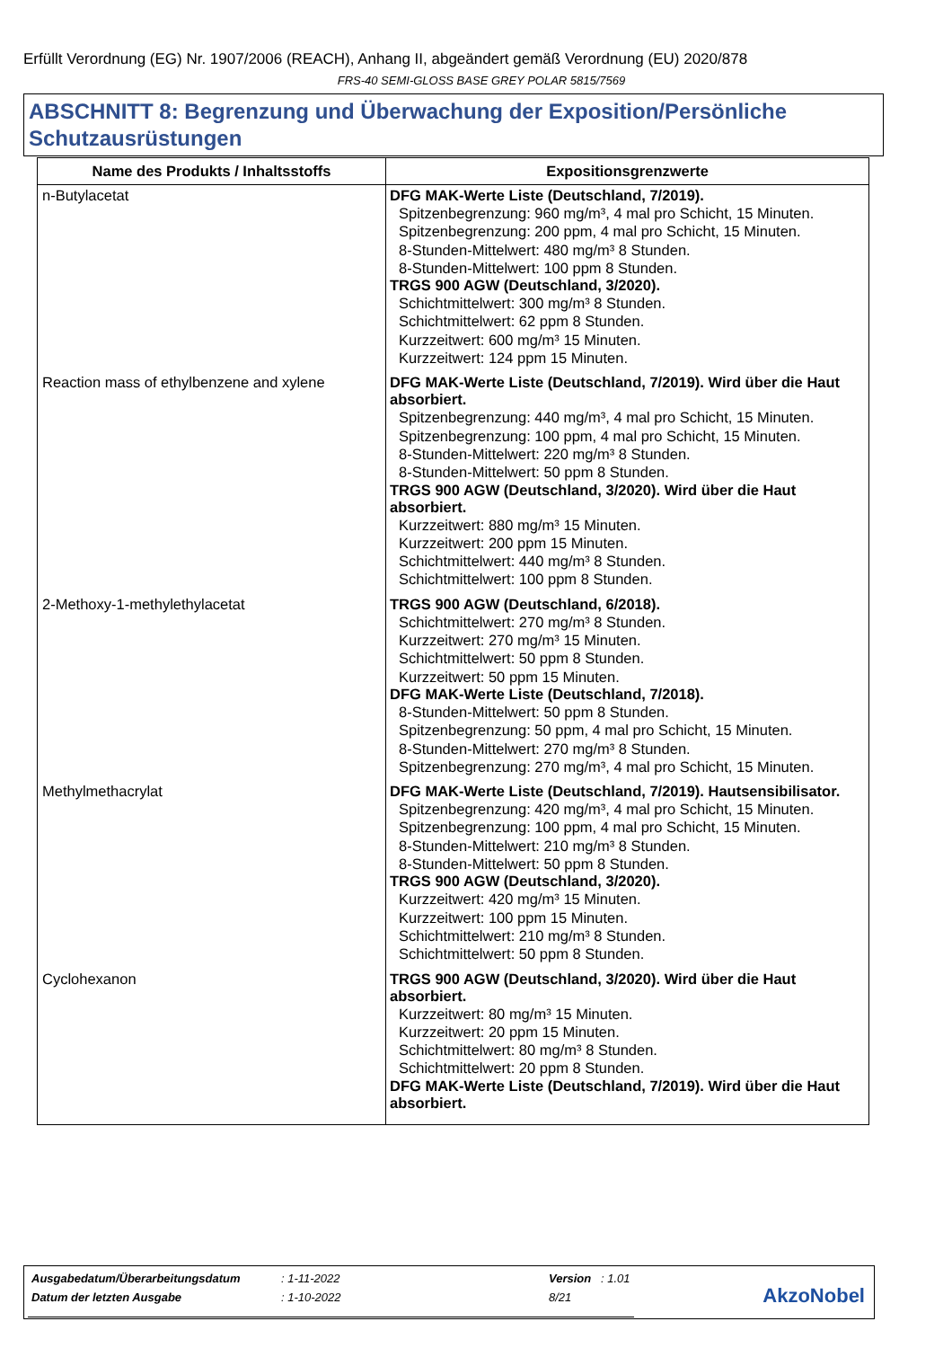Erfüllt Verordnung (EG) Nr. 1907/2006 (REACH), Anhang II, abgeändert gemäß Verordnung (EU) 2020/878
FRS-40 SEMI-GLOSS BASE GREY POLAR 5815/7569
ABSCHNITT 8: Begrenzung und Überwachung der Exposition/Persönliche Schutzausrüstungen
| Name des Produkts / Inhaltsstoffs | Expositionsgrenzwerte |
| --- | --- |
| n-Butylacetat | DFG MAK-Werte Liste (Deutschland, 7/2019). Spitzenbegrenzung: 960 mg/m³, 4 mal pro Schicht, 15 Minuten. Spitzenbegrenzung: 200 ppm, 4 mal pro Schicht, 15 Minuten. 8-Stunden-Mittelwert: 480 mg/m³ 8 Stunden. 8-Stunden-Mittelwert: 100 ppm 8 Stunden. TRGS 900 AGW (Deutschland, 3/2020). Schichtmittelwert: 300 mg/m³ 8 Stunden. Schichtmittelwert: 62 ppm 8 Stunden. Kurzzeitwert: 600 mg/m³ 15 Minuten. Kurzzeitwert: 124 ppm 15 Minuten. |
| Reaction mass of ethylbenzene and xylene | DFG MAK-Werte Liste (Deutschland, 7/2019). Wird über die Haut absorbiert. Spitzenbegrenzung: 440 mg/m³, 4 mal pro Schicht, 15 Minuten. Spitzenbegrenzung: 100 ppm, 4 mal pro Schicht, 15 Minuten. 8-Stunden-Mittelwert: 220 mg/m³ 8 Stunden. 8-Stunden-Mittelwert: 50 ppm 8 Stunden. TRGS 900 AGW (Deutschland, 3/2020). Wird über die Haut absorbiert. Kurzzeitwert: 880 mg/m³ 15 Minuten. Kurzzeitwert: 200 ppm 15 Minuten. Schichtmittelwert: 440 mg/m³ 8 Stunden. Schichtmittelwert: 100 ppm 8 Stunden. |
| 2-Methoxy-1-methylethylacetat | TRGS 900 AGW (Deutschland, 6/2018). Schichtmittelwert: 270 mg/m³ 8 Stunden. Kurzzeitwert: 270 mg/m³ 15 Minuten. Schichtmittelwert: 50 ppm 8 Stunden. Kurzzeitwert: 50 ppm 15 Minuten. DFG MAK-Werte Liste (Deutschland, 7/2018). 8-Stunden-Mittelwert: 50 ppm 8 Stunden. Spitzenbegrenzung: 50 ppm, 4 mal pro Schicht, 15 Minuten. 8-Stunden-Mittelwert: 270 mg/m³ 8 Stunden. Spitzenbegrenzung: 270 mg/m³, 4 mal pro Schicht, 15 Minuten. |
| Methylmethacrylat | DFG MAK-Werte Liste (Deutschland, 7/2019). Hautsensibilisator. Spitzenbegrenzung: 420 mg/m³, 4 mal pro Schicht, 15 Minuten. Spitzenbegrenzung: 100 ppm, 4 mal pro Schicht, 15 Minuten. 8-Stunden-Mittelwert: 210 mg/m³ 8 Stunden. 8-Stunden-Mittelwert: 50 ppm 8 Stunden. TRGS 900 AGW (Deutschland, 3/2020). Kurzzeitwert: 420 mg/m³ 15 Minuten. Kurzzeitwert: 100 ppm 15 Minuten. Schichtmittelwert: 210 mg/m³ 8 Stunden. Schichtmittelwert: 50 ppm 8 Stunden. |
| Cyclohexanon | TRGS 900 AGW (Deutschland, 3/2020). Wird über die Haut absorbiert. Kurzzeitwert: 80 mg/m³ 15 Minuten. Kurzzeitwert: 20 ppm 15 Minuten. Schichtmittelwert: 80 mg/m³ 8 Stunden. Schichtmittelwert: 20 ppm 8 Stunden. DFG MAK-Werte Liste (Deutschland, 7/2019). Wird über die Haut absorbiert. |
| Ausgabedatum/Überarbeitungsdatum | : 1-11-2022 | Version : 1.01 |
| Datum der letzten Ausgabe | : 1-10-2022 | 8/21 |
AkzoNobel